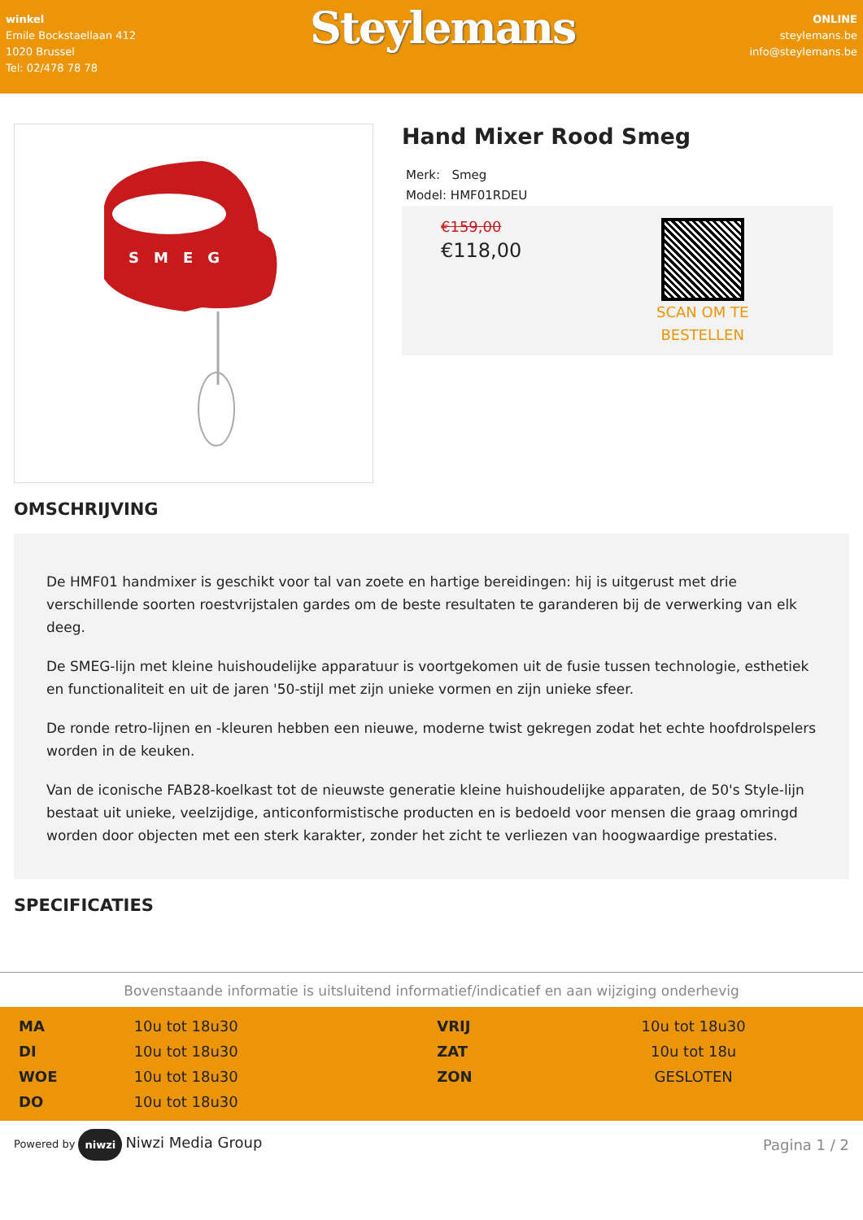winkel
Emile Bockstaellaan 412
1020 Brussel
Tel: 02/478 78 78
Steylemans
ONLINE
steylemans.be
info@steylemans.be
SMEG
Hand Mixer Rood Smeg
Merk: Smeg
Model: HMF01RDEU
€159,00
€118,00
SCAN OM TE
BESTELLEN
OMSCHRIJVING
De HMF01 handmixer is geschikt voor tal van zoete en hartige bereidingen: hij is uitgerust met drie verschillende soorten roestvrijstalen gardes om de beste resultaten te garanderen bij de verwerking van elk deeg.
De SMEG-lijn met kleine huishoudelijke apparatuur is voortgekomen uit de fusie tussen technologie, esthetiek en functionaliteit en uit de jaren '50-stijl met zijn unieke vormen en zijn unieke sfeer.
De ronde retro-lijnen en -kleuren hebben een nieuwe, moderne twist gekregen zodat het echte hoofdrolspelers worden in de keuken.
Van de iconische FAB28-koelkast tot de nieuwste generatie kleine huishoudelijke apparaten, de 50's Style-lijn bestaat uit unieke, veelzijdige, anticonformistische producten en is bedoeld voor mensen die graag omringd worden door objecten met een sterk karakter, zonder het zicht te verliezen van hoogwaardige prestaties.
SPECIFICATIES
Bovenstaande informatie is uitsluitend informatief/indicatief en aan wijziging onderhevig
| MA | 10u tot 18u30 | VRIJ | 10u tot 18u30 |
| DI | 10u tot 18u30 | ZAT | 10u tot 18u |
| WOE | 10u tot 18u30 | ZON | GESLOTEN |
| DO | 10u tot 18u30 | | |
Powered by niwzi Niwzi Media Group
Pagina 1 / 2